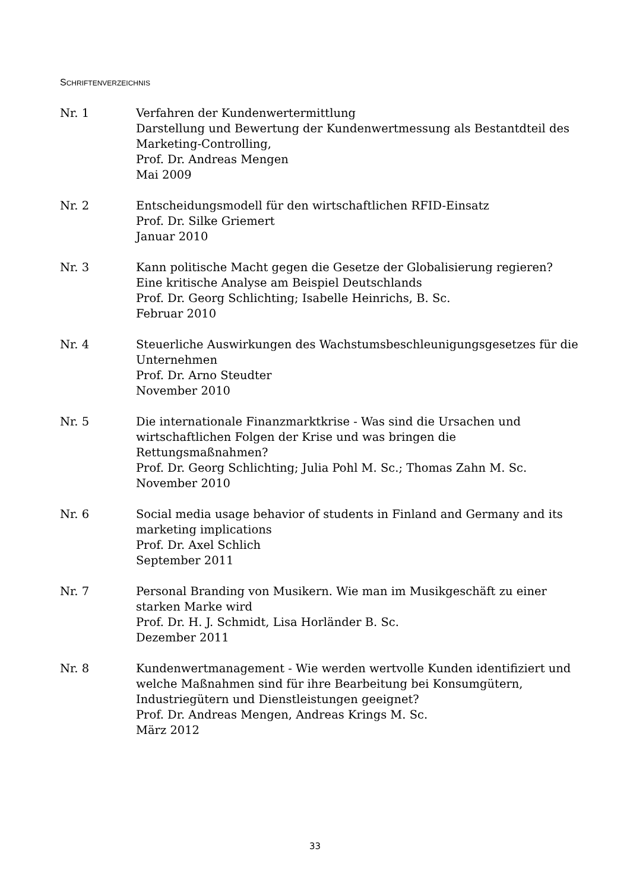SCHRIFTENVERZEICHNIS
Nr. 1 Verfahren der Kundenwertermittlung
Darstellung und Bewertung der Kundenwertmessung als Bestantdteil des Marketing-Controlling,
Prof. Dr. Andreas Mengen
Mai 2009
Nr. 2 Entscheidungsmodell für den wirtschaftlichen RFID-Einsatz
Prof. Dr. Silke Griemert
Januar 2010
Nr. 3 Kann politische Macht gegen die Gesetze der Globalisierung regieren?
Eine kritische Analyse am Beispiel Deutschlands
Prof. Dr. Georg Schlichting; Isabelle Heinrichs, B. Sc.
Februar 2010
Nr. 4 Steuerliche Auswirkungen des Wachstumsbeschleunigungsgesetzes für die Unternehmen
Prof. Dr. Arno Steudter
November 2010
Nr. 5 Die internationale Finanzmarktkrise - Was sind die Ursachen und wirtschaftlichen Folgen der Krise und was bringen die Rettungsmaßnahmen?
Prof. Dr. Georg Schlichting; Julia Pohl M. Sc.; Thomas Zahn M. Sc.
November 2010
Nr. 6 Social media usage behavior of students in Finland and Germany and its marketing implications
Prof. Dr. Axel Schlich
September 2011
Nr. 7 Personal Branding von Musikern. Wie man im Musikgeschäft zu einer starken Marke wird
Prof. Dr. H. J. Schmidt, Lisa Horländer B. Sc.
Dezember 2011
Nr. 8 Kundenwertmanagement - Wie werden wertvolle Kunden identifiziert und welche Maßnahmen sind für ihre Bearbeitung bei Konsumgütern, Industriegütern und Dienstleistungen geeignet?
Prof. Dr. Andreas Mengen, Andreas Krings M. Sc.
März 2012
33